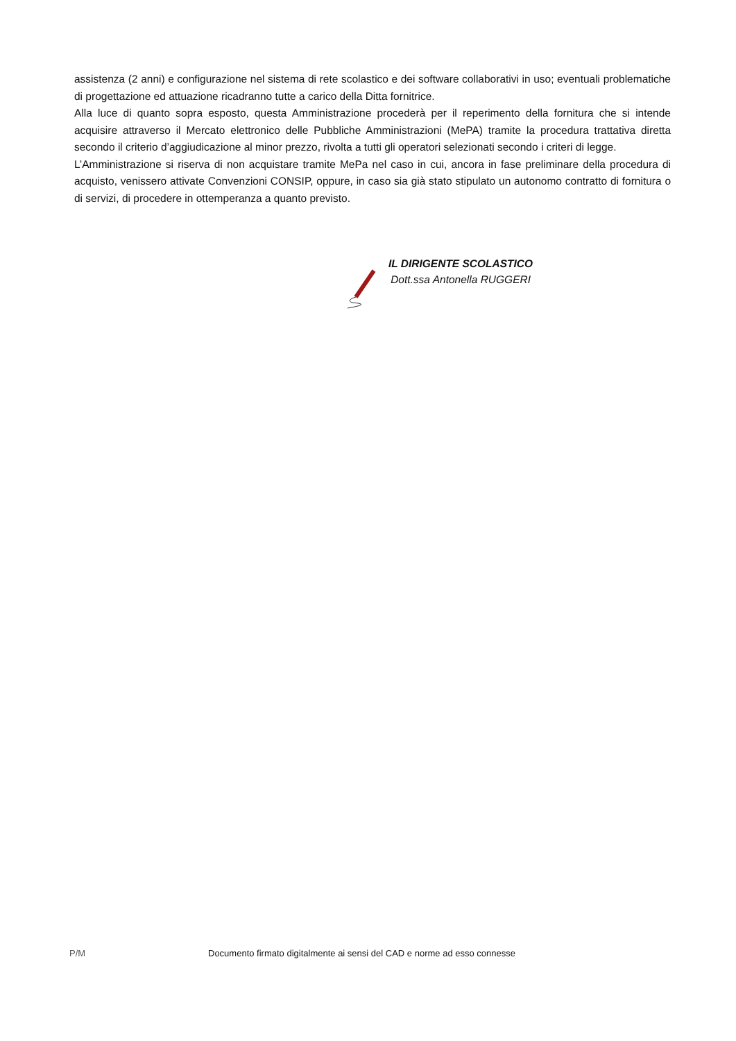assistenza (2 anni) e configurazione nel sistema di rete scolastico e dei software collaborativi in uso; eventuali problematiche di progettazione ed attuazione ricadranno tutte a carico della Ditta fornitrice.
Alla luce di quanto sopra esposto, questa Amministrazione procederà per il reperimento della fornitura che si intende acquisire attraverso il Mercato elettronico delle Pubbliche Amministrazioni (MePA) tramite la procedura trattativa diretta secondo il criterio d’aggiudicazione al minor prezzo, rivolta a tutti gli operatori selezionati secondo i criteri di legge.
L’Amministrazione si riserva di non acquistare tramite MePa nel caso in cui, ancora in fase preliminare della procedura di acquisto, venissero attivate Convenzioni CONSIP, oppure, in caso sia già stato stipulato un autonomo contratto di fornitura o di servizi, di procedere in ottemperanza a quanto previsto.
IL DIRIGENTE SCOLASTICO
Dott.ssa Antonella RUGGERI
P/M Documento firmato digitalmente ai sensi del CAD e norme ad esso connesse